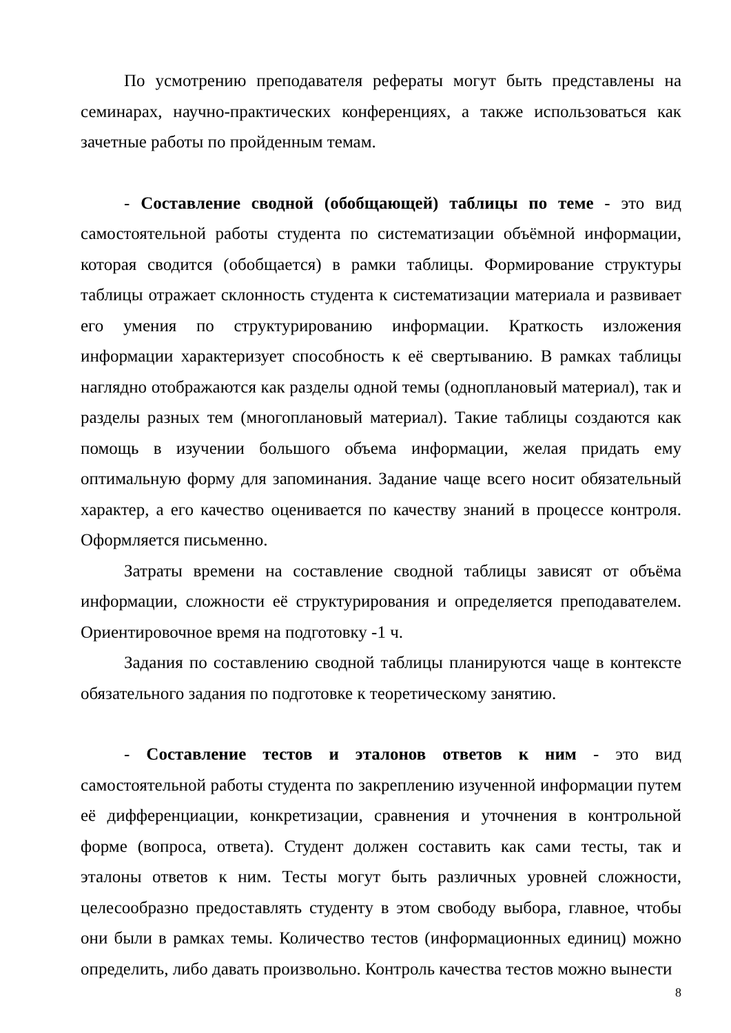По усмотрению преподавателя рефераты могут быть представлены на семинарах, научно-практических конференциях, а также использоваться как зачетные работы по пройденным темам.
- Составление сводной (обобщающей) таблицы по теме - это вид самостоятельной работы студента по систематизации объёмной информации, которая сводится (обобщается) в рамки таблицы. Формирование структуры таблицы отражает склонность студента к систематизации материала и развивает его умения по структурированию информации. Краткость изложения информации характеризует способность к её свертыванию. В рамках таблицы наглядно отображаются как разделы одной темы (одноплановый материал), так и разделы разных тем (многоплановый материал). Такие таблицы создаются как помощь в изучении большого объема информации, желая придать ему оптимальную форму для запоминания. Задание чаще всего носит обязательный характер, а его качество оценивается по качеству знаний в процессе контроля. Оформляется письменно.
Затраты времени на составление сводной таблицы зависят от объёма информации, сложности её структурирования и определяется преподавателем. Ориентировочное время на подготовку -1 ч.
Задания по составлению сводной таблицы планируются чаще в контексте обязательного задания по подготовке к теоретическому занятию.
- Составление тестов и эталонов ответов к ним - это вид самостоятельной работы студента по закреплению изученной информации путем её дифференциации, конкретизации, сравнения и уточнения в контрольной форме (вопроса, ответа). Студент должен составить как сами тесты, так и эталоны ответов к ним. Тесты могут быть различных уровней сложности, целесообразно предоставлять студенту в этом свободу выбора, главное, чтобы они были в рамках темы. Количество тестов (информационных единиц) можно определить, либо давать произвольно. Контроль качества тестов можно вынести
8